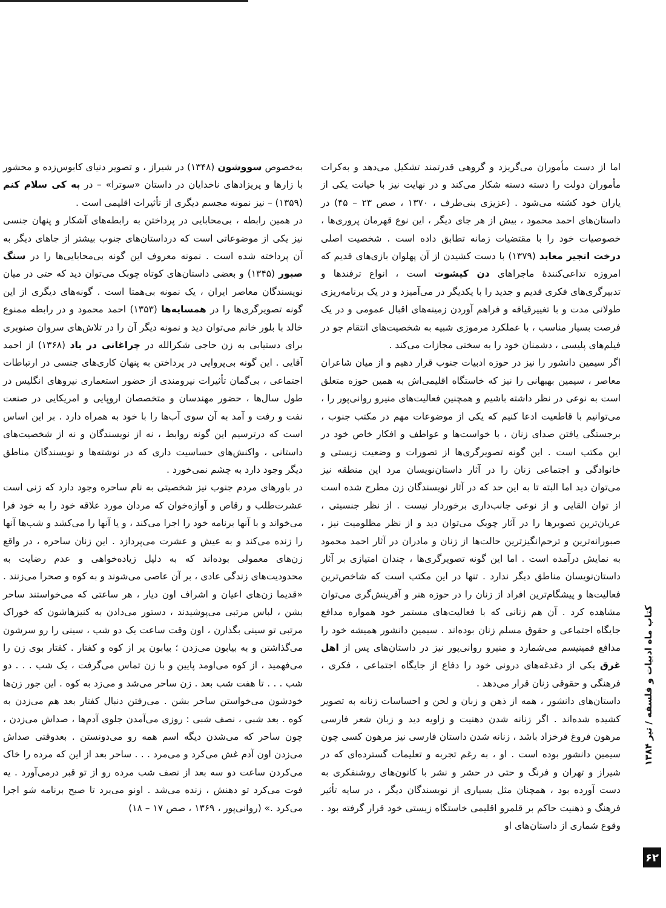اما از دست مأموران می‌گریزد و گروهی قدرتمند تشکیل می‌دهد و به‌کرات مأموران دولت را دسته دسته شکار می‌کند و در نهایت نیز با خیانت یکی از یاران خود کشته می‌شود . (عزیزی بنی‌طرف ، ۱۳۷۰ ، صص ۲۳ – ۴۵) در داستان‌های احمد محمود ، بیش از هر جای دیگر ، این نوع قهرمان پروری‌ها ، خصوصیات خود را با مقتضیات زمانه تطابق داده است . شخصیت اصلی درخت انجیر معابد (۱۳۷۹) با دست کشیدن از آن پهلوان بازی‌های قدیم که امروزه تداعی‌کنندهٔ ماجراهای دن کیشوت است ، انواع ترفندها و تدبیرگری‌های فکری قدیم و جدید را با یکدیگر در می‌آمیزد و در یک برنامه‌ریزی طولانی مدت و با تغییرقیافه و فراهم آوردن زمینه‌های اقبال عمومی و در یک فرصت بسیار مناسب ، با عملکرد مرموزی شبیه به شخصیت‌های انتقام جو در فیلم‌های پلیسی ، دشمنان خود را به سختی مجازات می‌کند .
اگر سیمین دانشور را نیز در حوزه ادبیات جنوب قرار دهیم و از میان شاعران معاصر ، سیمین بهبهانی را نیز که خاستگاه اقلیمی‌اش به همین حوزه متعلق است به نوعی در نظر داشته باشیم و همچنین فعالیت‌های منیرو روانی‌پور را ، می‌توانیم با قاطعیت ادعا کنیم که یکی از موضوعات مهم در مکتب جنوب ، برجستگی یافتن صدای زنان ، با خواست‌ها و عواطف و افکار خاص خود در این مکتب است . این گونه تصویرگری‌ها از تصورات و وضعیت زیستی و خانوادگی و اجتماعی زنان را در آثار داستان‌نویسان مرد این منطقه نیز می‌توان دید اما البته تا به این حد که در آثار نویسندگان زن مطرح شده است از توان القایی و از نوعی جانب‌داری برخوردار نیست . از نظر جنسیتی ، عریان‌ترین تصویرها را در آثار چوبک می‌توان دید و از نظر مظلومیت نیز ، صبورانه‌ترین و ترحم‌انگیزترین حالت‌ها از زنان و مادران در آثار احمد محمود به نمایش درآمده است . اما این گونه تصویرگری‌ها ، چندان امتیازی بر آثار داستان‌نویسان مناطق دیگر ندارد . تنها در این مکتب است که شاخص‌ترین فعالیت‌ها و پیشگام‌ترین افراد از زنان را در حوزه هنر و آفرینش‌گری می‌توان مشاهده کرد . آن هم زنانی که با فعالیت‌های مستمر خود همواره مدافع جایگاه اجتماعی و حقوق مسلم زنان بوده‌اند . سیمین دانشور همیشه خود را مدافع فمینیسم می‌شمارد و منیرو روانی‌پور نیز در داستان‌های پس از اهل غرق یکی از دغدغه‌های درونی خود را دفاع از جایگاه اجتماعی ، فکری ، فرهنگی و حقوقی زنان قرار می‌دهد .
داستان‌های دانشور ، همه از ذهن و زبان و لحن و احساسات زنانه به تصویر کشیده شده‌اند . اگر زنانه شدن ذهنیت و زاویه دید و زبان شعر فارسی مرهون فروغ فرخزاد باشد ، زنانه شدن داستان فارسی نیز مرهون کسی چون سیمین دانشور بوده است . او ، به رغم تجربه و تعلیمات گسترده‌ای که در شیراز و تهران و فرنگ و حتی در حشر و نشر با کانون‌های روشنفکری به دست آورده بود ، همچنان مثل بسیاری از نویسندگان دیگر ، در سایه تأثیر فرهنگ و ذهنیت حاکم بر قلمرو اقلیمی خاستگاه زیستی خود قرار گرفته بود . وقوع شماری از داستان‌های او
به‌خصوص سووشون (۱۳۴۸) در شیراز ، و تصویر دنیای کابوس‌زده و محشور با زارها و پریزادهای ناخدایان در داستان «سوترا» – در به کی سلام کنم (۱۳۵۹) – نیز نمونه مجسم دیگری از تأثیرات اقلیمی است .
در همین رابطه ، بی‌محابایی در پرداختن به رابطه‌های آشکار و پنهان جنسی نیز یکی از موضوعاتی است که درداستان‌های جنوب بیشتر از جاهای دیگر به آن پرداخته شده است . نمونه معروف این گونه بی‌محابایی‌ها را در سنگ صبور (۱۳۴۵) و بعضی داستان‌های کوتاه چوبک می‌توان دید که حتی در میان نویسندگان معاصر ایران ، یک نمونه بی‌همتا است . گونه‌های دیگری از این گونه تصویرگری‌ها را در همسایه‌ها (۱۳۵۳) احمد محمود و در رابطه ممنوع خالد با بلور خانم می‌توان دید و نمونه دیگر آن را در تلاش‌های سروان صنوبری برای دستیابی به زن حاجی شکرالله در چراغانی در باد (۱۳۶۸) از احمد آقایی . این گونه بی‌پروایی در پرداختن به پنهان کاری‌های جنسی در ارتباطات اجتماعی ، بی‌گمان تأثیرات نیرومندی از حضور استعماری نیروهای انگلیس در طول سال‌ها ، حضور مهندسان و متخصصان اروپایی و امریکایی در صنعت نفت و رفت و آمد به آن سوی آب‌ها را با خود به همراه دارد . بر این اساس است که درترسیم این گونه روابط ، نه از نویسندگان و نه از شخصیت‌های داستانی ، واکنش‌های حساسیت داری که در نوشته‌ها و نویسندگان مناطق دیگر وجود دارد به چشم نمی‌خورد .
در باورهای مردم جنوب نیز شخصیتی به نام ساحره وجود دارد که زنی است عشرت‌طلب و رقاص و آوازه‌خوان که مردان مورد علاقه خود را به خود فرا می‌خواند و با آنها برنامه خود را اجرا می‌کند ، و یا آنها را می‌کشد و شب‌ها آنها را زنده می‌کند و به عیش و عشرت می‌پردازد . این زنان ساحره ، در واقع زن‌های معمولی بوده‌اند که به دلیل زیاده‌خواهی و عدم رضایت به محدودیت‌های زندگی عادی ، بر آن عاصی می‌شوند و به کوه و صحرا می‌زنند . «قدیما زن‌های اعیان و اشراف اون دیار ، هر ساعتی که می‌خواستند ساحر بشن ، لباس مرتبی می‌پوشیدند ، دستور می‌دادن به کنیزهاشون که خوراک مرتبی تو سینی بگذارن ، اون وقت ساعت یک دو شب ، سینی را رو سرشون می‌گذاشتن و به بیابون می‌زدن ؛ بیابون پر از کوه و کفتار . کفتار بوی زن را می‌فهمید ، از کوه می‌اومد پایین و با زن تماس می‌گرفت ، یک شب . . . دو شب . . . تا هفت شب بعد . زن ساحر می‌شد و می‌زد به کوه . این جور زن‌ها خودشون می‌خواستن ساحر بشن . می‌رفتن دنبال کفتار بعد هم می‌زدن به کوه . بعد شبی ، نصف شبی : روزی می‌آمدن جلوی آدم‌ها ، صداش می‌زدن ، چون ساحر که می‌شدن دیگه اسم همه رو می‌دونستن . بعدوقتی صداش می‌زدن اون آدم غش می‌کرد و می‌مرد . . . ساحر بعد از این که مرده را خاک می‌کردن ساعت دو سه بعد از نصف شب مرده رو از تو قبر درمی‌آورد . یه فوت می‌کرد تو دهنش ، زنده می‌شد . اونو می‌برد تا صبح برنامه شو اجرا می‌کرد .» (روانی‌پور ، ۱۳۶۹ ، صص ۱۷ – ۱۸)
کتاب ماه ادبیات و فلسفه / تیر ۱۳۸۴
۶۲